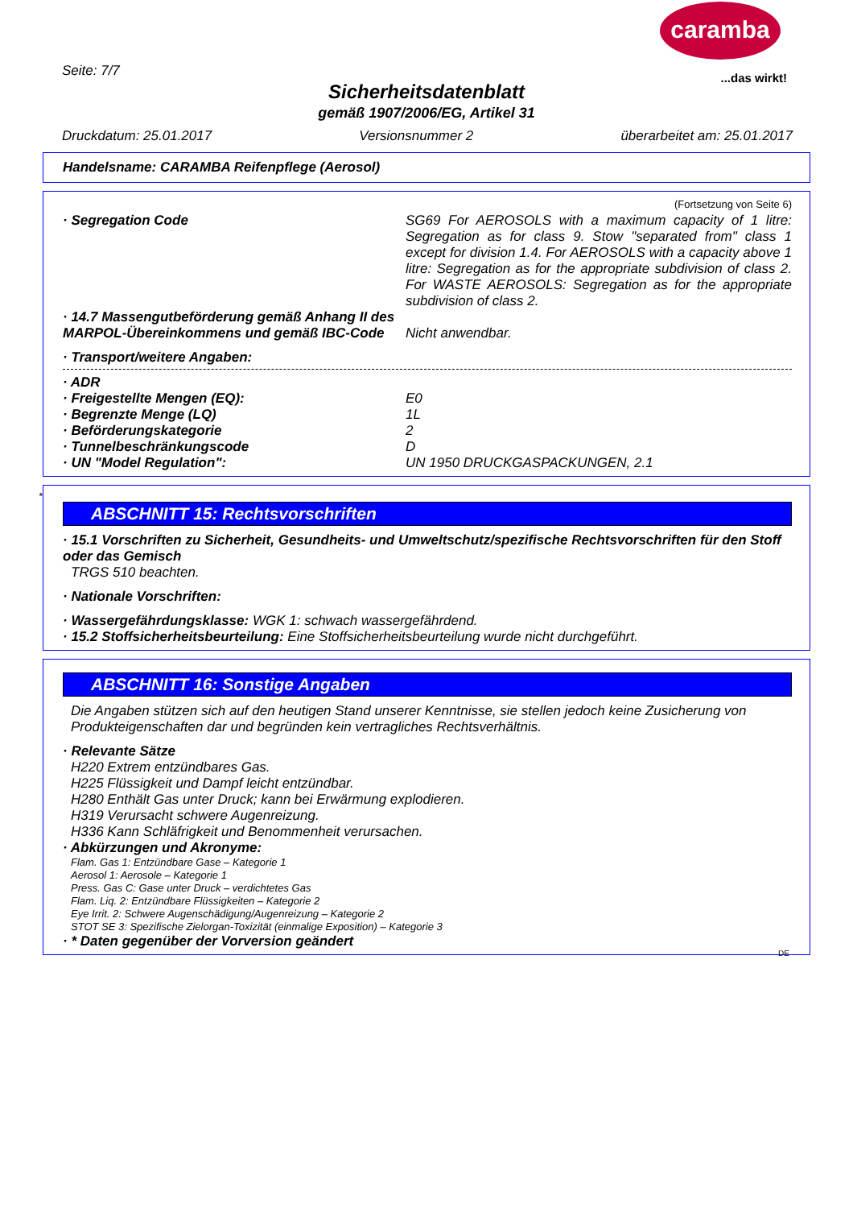caramba
...das wirkt!
Seite: 7/7
Sicherheitsdatenblatt
gemäß 1907/2006/EG, Artikel 31
Druckdatum: 25.01.2017 Versionsnummer 2 überarbeitet am: 25.01.2017
Handelsname: CARAMBA Reifenpflege (Aerosol)
(Fortsetzung von Seite 6)
· Segregation Code SG69 For AEROSOLS with a maximum capacity of 1 litre: Segregation as for class 9. Stow "separated from" class 1 except for division 1.4. For AEROSOLS with a capacity above 1 litre: Segregation as for the appropriate subdivision of class 2. For WASTE AEROSOLS: Segregation as for the appropriate subdivision of class 2.
· 14.7 Massengutbeförderung gemäß Anhang II des MARPOL-Übereinkommens und gemäß IBC-Code
Nicht anwendbar.
· Transport/weitere Angaben:
· ADR
· Freigestellte Mengen (EQ): E0
· Begrenzte Menge (LQ) 1L
· Beförderungskategorie 2
· Tunnelbeschränkungscode D
· UN "Model Regulation": UN 1950 DRUCKGASPACKUNGEN, 2.1
*
ABSCHNITT 15: Rechtsvorschriften
· 15.1 Vorschriften zu Sicherheit, Gesundheits- und Umweltschutz/spezifische Rechtsvorschriften für den Stoff oder das Gemisch
TRGS 510 beachten.
· Nationale Vorschriften:
· Wassergefährdungsklasse: WGK 1: schwach wassergefährdend.
· 15.2 Stoffsicherheitsbeurteilung: Eine Stoffsicherheitsbeurteilung wurde nicht durchgeführt.
ABSCHNITT 16: Sonstige Angaben
Die Angaben stützen sich auf den heutigen Stand unserer Kenntnisse, sie stellen jedoch keine Zusicherung von Produkteigenschaften dar und begründen kein vertragliches Rechtsverhältnis.
· Relevante Sätze
H220 Extrem entzündbares Gas.
H225 Flüssigkeit und Dampf leicht entzündbar.
H280 Enthält Gas unter Druck; kann bei Erwärmung explodieren.
H319 Verursacht schwere Augenreizung.
H336 Kann Schläfrigkeit und Benommenheit verursachen.
· Abkürzungen und Akronyme:
Flam. Gas 1: Entzündbare Gase – Kategorie 1
Aerosol 1: Aerosole – Kategorie 1
Press. Gas C: Gase unter Druck – verdichtetes Gas
Flam. Liq. 2: Entzündbare Flüssigkeiten – Kategorie 2
Eye Irrit. 2: Schwere Augenschädigung/Augenreizung – Kategorie 2
STOT SE 3: Spezifische Zielorgan-Toxizität (einmalige Exposition) – Kategorie 3
· * Daten gegenüber der Vorversion geändert
DE